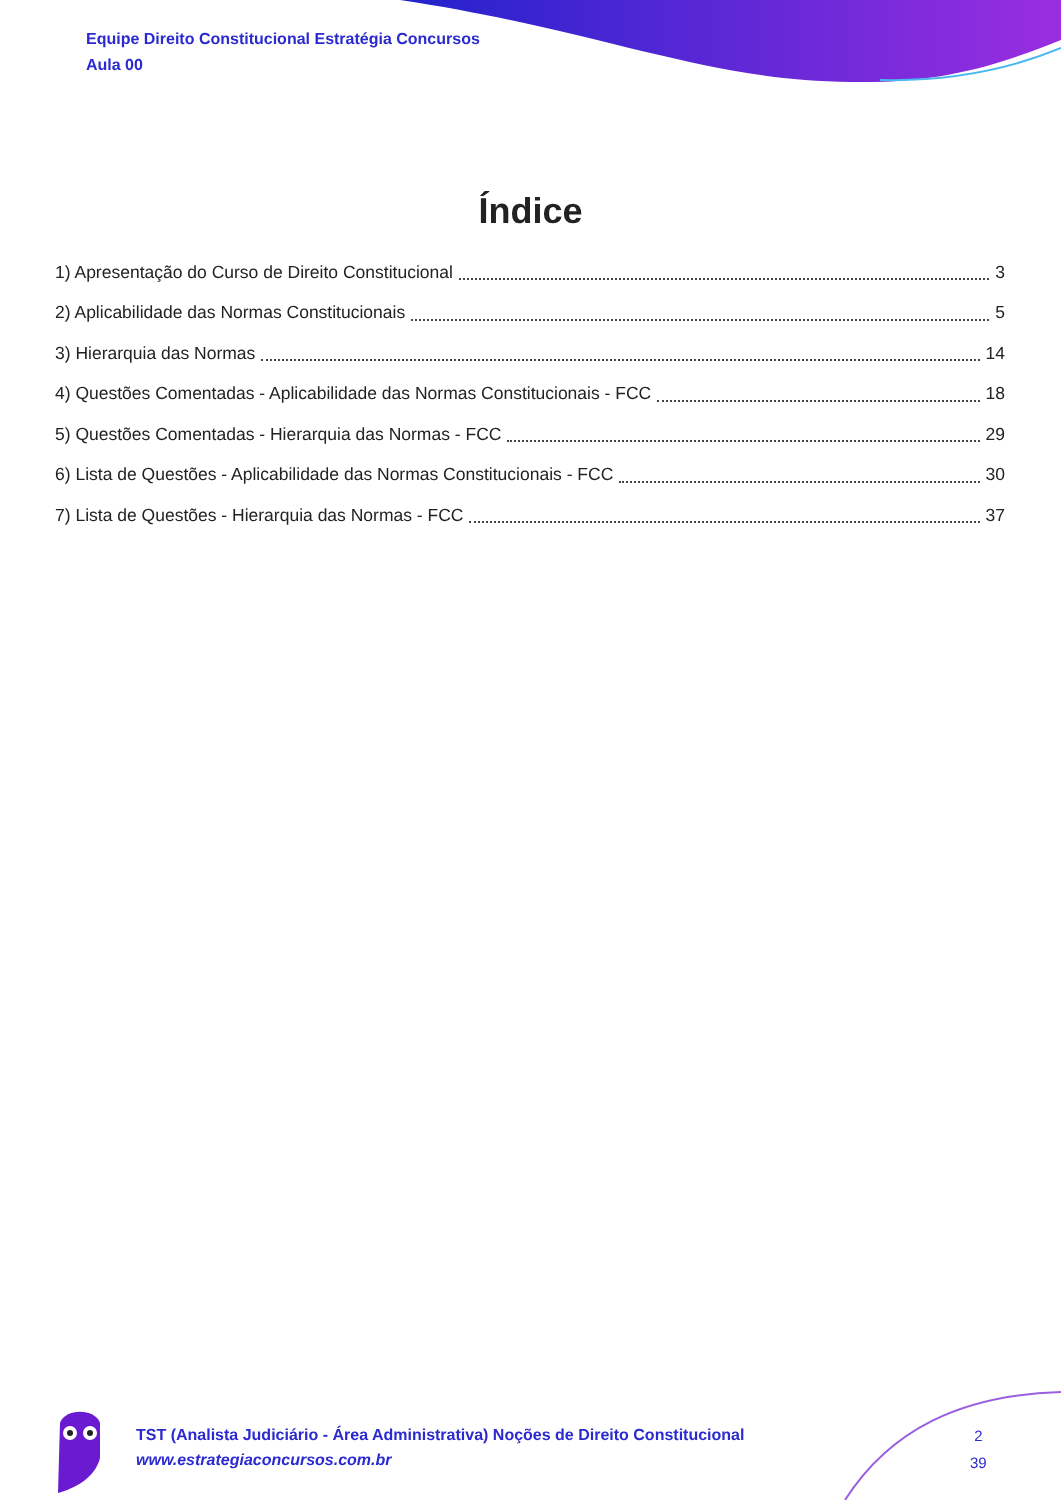Equipe Direito Constitucional Estratégia Concursos
Aula 00
Índice
1) Apresentação do Curso de Direito Constitucional 3
2) Aplicabilidade das Normas Constitucionais 5
3) Hierarquia das Normas 14
4) Questões Comentadas - Aplicabilidade das Normas Constitucionais - FCC 18
5) Questões Comentadas - Hierarquia das Normas - FCC 29
6) Lista de Questões - Aplicabilidade das Normas Constitucionais - FCC 30
7) Lista de Questões - Hierarquia das Normas - FCC 37
TST (Analista Judiciário - Área Administrativa) Noções de Direito Constitucional
www.estrategiaconcursos.com.br
2
39